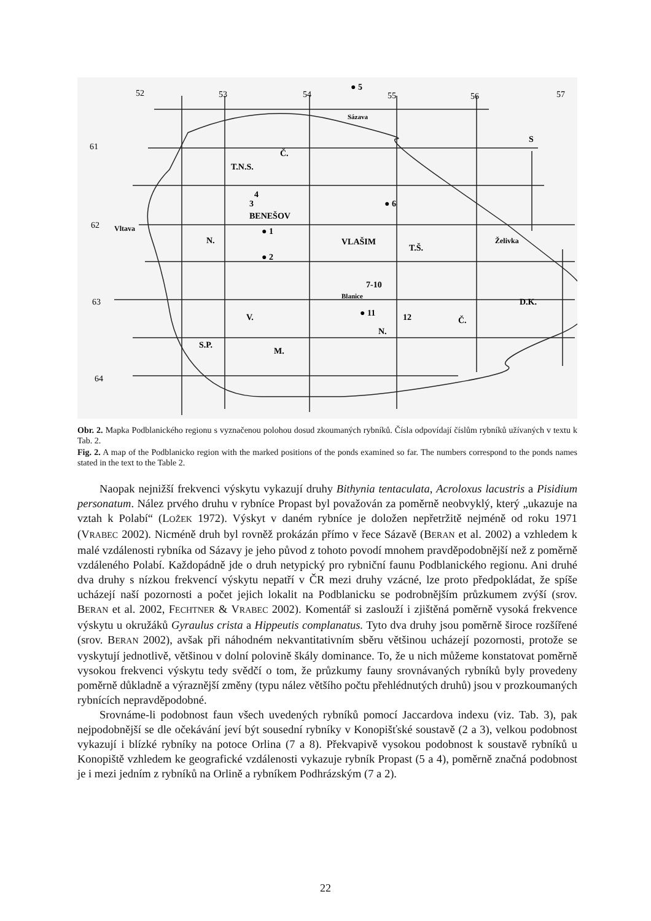52
53
54
55
56
57
61
62
63
64
● 5
Sázava
S
T.N.S.
Č.
BENEŠOV
3
4
● 1
● 2
VLAŠIM
T.Š.
● 6
7-10
12
● 11
N.
Č.
D.K.
N.
V.
S.P.
M.
Vltava
Želivka
Blanice
Obr. 2. Mapka Podblanického regionu s vyznačenou polohou dosud zkoumaných rybníků. Čísla odpovídají číslům rybníků užívaných v textu k Tab. 2.
Fig. 2. A map of the Podblanicko region with the marked positions of the ponds examined so far. The numbers correspond to the ponds names stated in the text to the Table 2.
Naopak nejnižší frekvenci výskytu vykazují druhy Bithynia tentaculata, Acroloxus lacustris a Pisidium personatum. Nález prvého druhu v rybníce Propast byl považován za poměrně neobvyklý, který „ukazuje na vztah k Polabí“ (LOŽEK 1972). Výskyt v daném rybníce je doložen nepřetržitě nejméně od roku 1971 (VRABEC 2002). Nicméně druh byl rovněž prokázán přímo v řece Sázavě (BERAN et al. 2002) a vzhledem k malé vzdálenosti rybníka od Sázavy je jeho původ z tohoto povodí mnohem pravděpodobnější než z poměrně vzdáleného Polabí. Každopádně jde o druh netypický pro rybniční faunu Podblanického regionu. Ani druhé dva druhy s nízkou frekvencí výskytu nepatří v ČR mezi druhy vzácné, lze proto předpokládat, že spíše ucházejí naší pozornosti a počet jejich lokalit na Podblanicku se podrobnějším průzkumem zvýší (srov. BERAN et al. 2002, FECHTNER & VRABEC 2002). Komentář si zaslouží i zjištěná poměrně vysoká frekvence výskytu u okružáků Gyraulus crista a Hippeutis complanatus. Tyto dva druhy jsou poměrně široce rozšířené (srov. BERAN 2002), avšak při náhodném nekvantitativním sběru většinou ucházejí pozornosti, protože se vyskytují jednotlivě, většinou v dolní polovině škály dominance. To, že u nich můžeme konstatovat poměrně vysokou frekvenci výskytu tedy svědčí o tom, že průzkumy fauny srovnávaných rybníků byly provedeny poměrně důkladně a výraznější změny (typu nález většího počtu přehlédnutých druhů) jsou v prozkoumaných rybnících nepravděpodobné.
Srovnáme-li podobnost faun všech uvedených rybníků pomocí Jaccardova indexu (viz. Tab. 3), pak nejpodobnější se dle očekávání jeví být sousední rybníky v Konopišťské soustavě (2 a 3), velkou podobnost vykazují i blízké rybníky na potoce Orlina (7 a 8). Překvapivě vysokou podobnost k soustavě rybníků u Konopiště vzhledem ke geografické vzdálenosti vykazuje rybník Propast (5 a 4), poměrně značná podobnost je i mezi jedním z rybníků na Orlině a rybníkem Podhrázským (7 a 2).
22